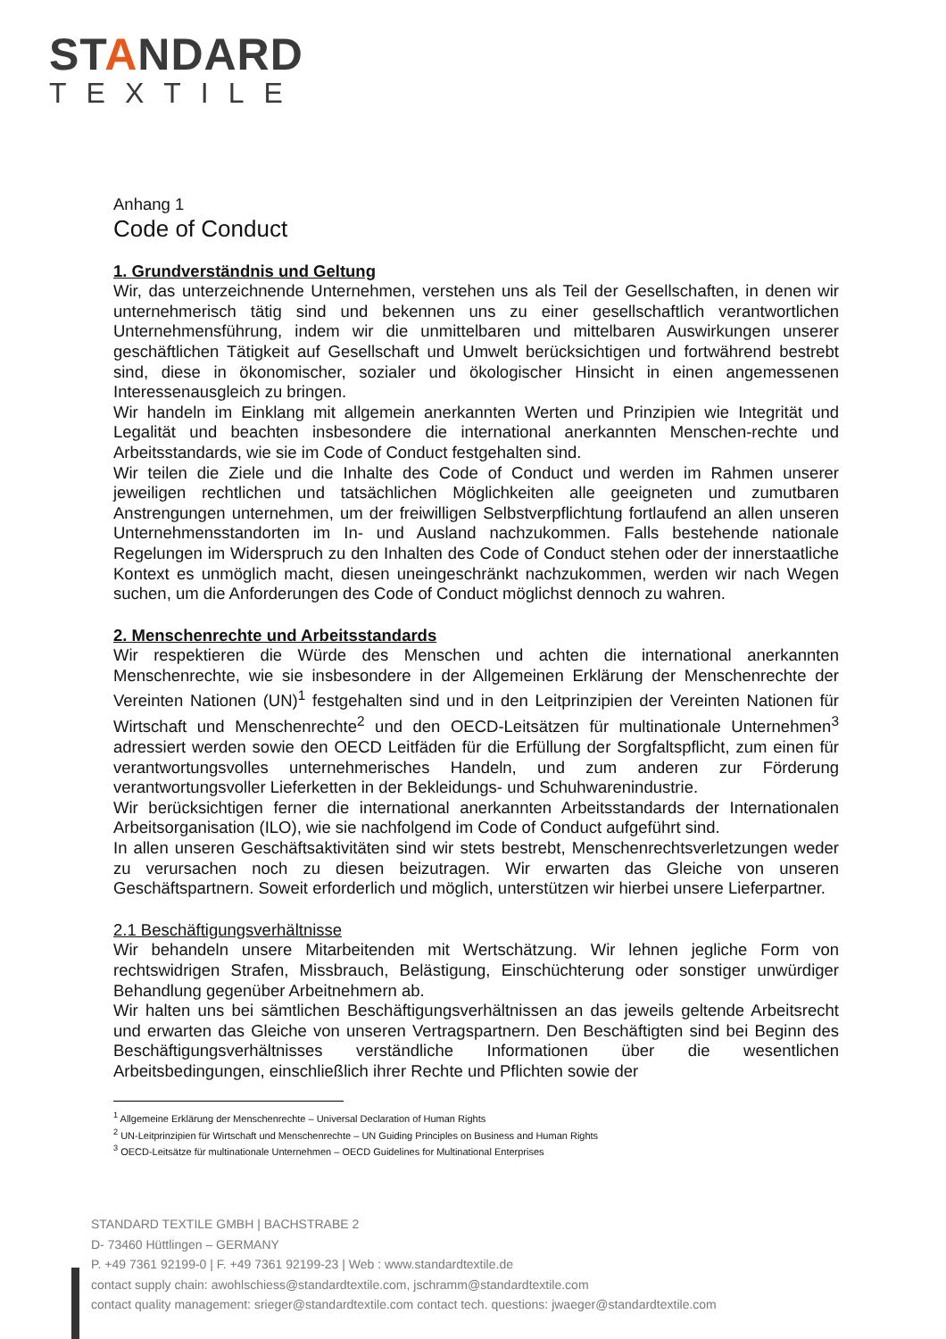STANDARD
TEXTILE
Anhang 1
Code of Conduct
1. Grundverständnis und Geltung
Wir, das unterzeichnende Unternehmen, verstehen uns als Teil der Gesellschaften, in denen wir unternehmerisch tätig sind und bekennen uns zu einer gesellschaftlich verantwortlichen Unternehmensführung, indem wir die unmittelbaren und mittelbaren Auswirkungen unserer geschäftlichen Tätigkeit auf Gesellschaft und Umwelt berücksichtigen und fortwährend bestrebt sind, diese in ökonomischer, sozialer und ökologischer Hinsicht in einen angemessenen Interessenausgleich zu bringen.
Wir handeln im Einklang mit allgemein anerkannten Werten und Prinzipien wie Integrität und Legalität und beachten insbesondere die international anerkannten Menschen-rechte und Arbeitsstandards, wie sie im Code of Conduct festgehalten sind.
Wir teilen die Ziele und die Inhalte des Code of Conduct und werden im Rahmen unserer jeweiligen rechtlichen und tatsächlichen Möglichkeiten alle geeigneten und zumutbaren Anstrengungen unternehmen, um der freiwilligen Selbstverpflichtung fortlaufend an allen unseren Unternehmensstandorten im In- und Ausland nachzukommen. Falls bestehende nationale Regelungen im Widerspruch zu den Inhalten des Code of Conduct stehen oder der innerstaatliche Kontext es unmöglich macht, diesen uneingeschränkt nachzukommen, werden wir nach Wegen suchen, um die Anforderungen des Code of Conduct möglichst dennoch zu wahren.
2. Menschenrechte und Arbeitsstandards
Wir respektieren die Würde des Menschen und achten die international anerkannten Menschenrechte, wie sie insbesondere in der Allgemeinen Erklärung der Menschenrechte der Vereinten Nationen (UN)<sup>1</sup> festgehalten sind und in den Leitprinzipien der Vereinten Nationen für Wirtschaft und Menschenrechte<sup>2</sup> und den OECD-Leitsätzen für multinationale Unternehmen<sup>3</sup> adressiert werden sowie den OECD Leitfäden für die Erfüllung der Sorgfaltspflicht, zum einen für verantwortungsvolles unternehmerisches Handeln, und zum anderen zur Förderung verantwortungsvoller Lieferketten in der Bekleidungs- und Schuhwarenindustrie.
Wir berücksichtigen ferner die international anerkannten Arbeitsstandards der Internationalen Arbeitsorganisation (ILO), wie sie nachfolgend im Code of Conduct aufgeführt sind.
In allen unseren Geschäftsaktivitäten sind wir stets bestrebt, Menschenrechtsverletzungen weder zu verursachen noch zu diesen beizutragen. Wir erwarten das Gleiche von unseren Geschäftspartnern. Soweit erforderlich und möglich, unterstützen wir hierbei unsere Lieferpartner.
2.1 Beschäftigungsverhältnisse
Wir behandeln unsere Mitarbeitenden mit Wertschätzung. Wir lehnen jegliche Form von rechtswidrigen Strafen, Missbrauch, Belästigung, Einschüchterung oder sonstiger unwürdiger Behandlung gegenüber Arbeitnehmern ab.
Wir halten uns bei sämtlichen Beschäftigungsverhältnissen an das jeweils geltende Arbeitsrecht und erwarten das Gleiche von unseren Vertragspartnern. Den Beschäftigten sind bei Beginn des Beschäftigungsverhältnisses verständliche Informationen über die wesentlichen Arbeitsbedingungen, einschließlich ihrer Rechte und Pflichten sowie der
<sup>1</sup> Allgemeine Erklärung der Menschenrechte – Universal Declaration of Human Rights
<sup>2</sup> UN-Leitprinzipien für Wirtschaft und Menschenrechte – UN Guiding Principles on Business and Human Rights
<sup>3</sup> OECD-Leitsätze für multinationale Unternehmen – OECD Guidelines for Multinational Enterprises
STANDARD TEXTILE GMBH | BACHSTRABE 2
D- 73460 Hüttlingen – GERMANY
P. +49 7361 92199-0 | F. +49 7361 92199-23 | Web : www.standardtextile.de
contact supply chain: awohlschiess@standardtextile.com, jschramm@standardtextile.com
contact quality management: srieger@standardtextile.com contact tech. questions: jwaeger@standardtextile.com